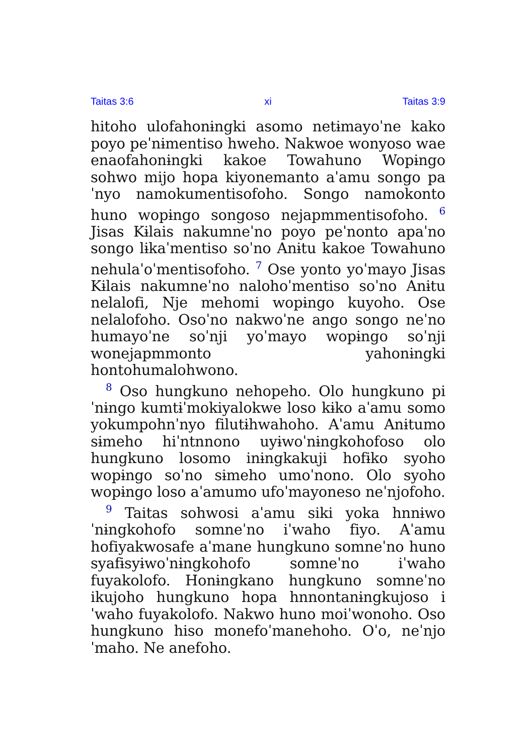Taitas 3:6 xi Taitas 3:9
hitoho ulofahonɨngki asomo netɨmayoˈne kako poyo peˈnɨmentiso hweho. Nakwoe wonyoso wae enaofahonɨngki kakoe Towahuno Wopɨngo sohwo mijo hopa kiyonemanto aˈamu songo paˈnyo namokumentisofoho. Songo namokonto huno wopɨngo songoso nejapmmentisofoho. <sup>6</sup> Jisas Kɨlais nakumneˈno poyo peˈnonto apaˈno songo lɨkaˈmentiso soˈno Anɨtu kakoe Towahuno nehulaˈoˈmentisofoho. <sup>7</sup> Ose yonto yoˈmayo Jisas Kɨlais nakumneˈno nalohoˈmentiso soˈno Anɨtu nelalofi, Nje mehomi wopɨngo kuyoho. Ose nelalofoho. Osoˈno nakwoˈne ango songo neˈno humayoˈne soˈnji yoˈmayo wopɨngo soˈnji wonejapmmonto yahonɨngki hontohumalohwono.
<sup>8</sup> Oso hungkuno nehopeho. Olo hungkuno piˈnɨngo kumtɨˈmokiyalokwe loso kɨko aˈamu somo yokumpohnˈnyo filutɨhwahoho. Aˈamu Anɨtumo sɨmeho hiˈntnnono uyɨwoˈnɨngkohofoso olo hungkuno losomo inɨngkakuji hofɨko syoho wopɨngo soˈno sɨmeho umoˈnono. Olo syoho wopɨngo loso aˈamumo ufoˈmayoneso neˈnjofoho.
<sup>9</sup> Taitas sohwosi aˈamu siki yoka hnnɨwoˈnɨngkohofo somneˈno iˈwaho fiyo. Aˈamu hofiyakwosafe aˈmane hungkuno somneˈno huno syafɨsyɨwoˈnɨngkohofo somneˈno iˈwaho fuyakolofo. Honɨngkano hungkuno somneˈno ikujoho hungkuno hopa hnnontanɨngkujoso iˈwaho fuyakolofo. Nakwo huno moiˈwonoho. Oso hungkuno hiso monefoˈmanehoho. Oˈo, neˈnjoˈmaho. Ne anefoho.